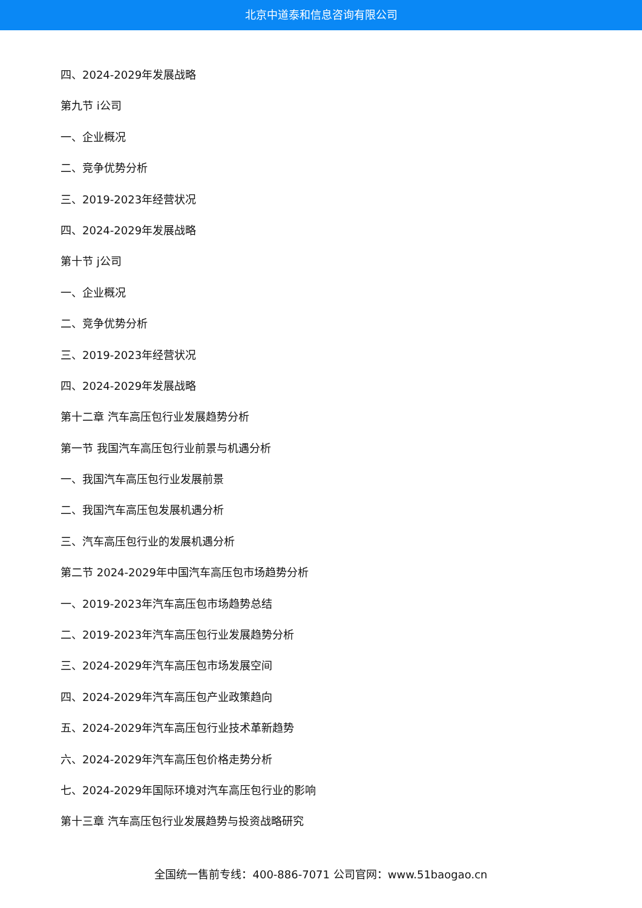北京中道泰和信息咨询有限公司
四、2024-2029年发展战略
第九节 i公司
一、企业概况
二、竞争优势分析
三、2019-2023年经营状况
四、2024-2029年发展战略
第十节 j公司
一、企业概况
二、竞争优势分析
三、2019-2023年经营状况
四、2024-2029年发展战略
第十二章 汽车高压包行业发展趋势分析
第一节 我国汽车高压包行业前景与机遇分析
一、我国汽车高压包行业发展前景
二、我国汽车高压包发展机遇分析
三、汽车高压包行业的发展机遇分析
第二节 2024-2029年中国汽车高压包市场趋势分析
一、2019-2023年汽车高压包市场趋势总结
二、2019-2023年汽车高压包行业发展趋势分析
三、2024-2029年汽车高压包市场发展空间
四、2024-2029年汽车高压包产业政策趋向
五、2024-2029年汽车高压包行业技术革新趋势
六、2024-2029年汽车高压包价格走势分析
七、2024-2029年国际环境对汽车高压包行业的影响
第十三章 汽车高压包行业发展趋势与投资战略研究
全国统一售前专线：400-886-7071 公司官网：www.51baogao.cn